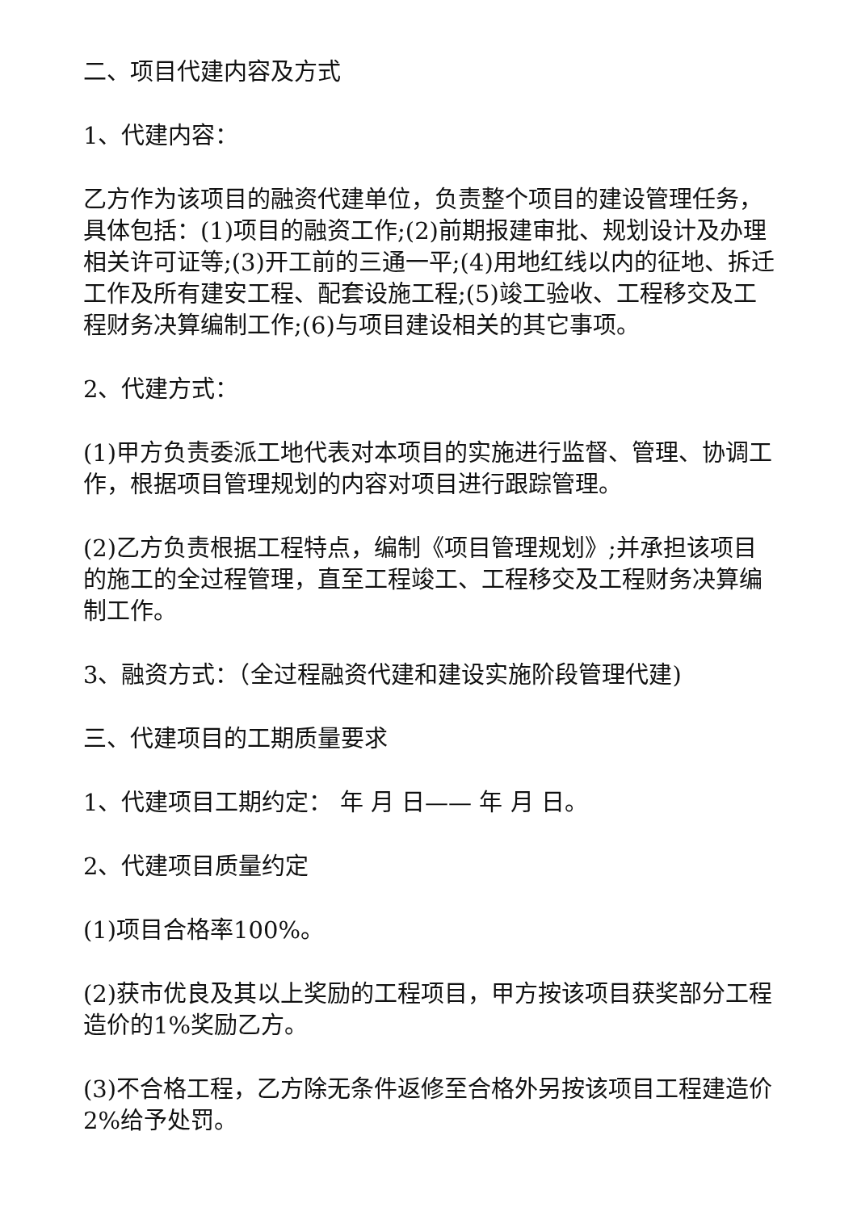二、项目代建内容及方式
1、代建内容：
乙方作为该项目的融资代建单位，负责整个项目的建设管理任务，具体包括：(1)项目的融资工作;(2)前期报建审批、规划设计及办理相关许可证等;(3)开工前的三通一平;(4)用地红线以内的征地、拆迁工作及所有建安工程、配套设施工程;(5)竣工验收、工程移交及工程财务决算编制工作;(6)与项目建设相关的其它事项。
2、代建方式：
(1)甲方负责委派工地代表对本项目的实施进行监督、管理、协调工作，根据项目管理规划的内容对项目进行跟踪管理。
(2)乙方负责根据工程特点，编制《项目管理规划》;并承担该项目的施工的全过程管理，直至工程竣工、工程移交及工程财务决算编制工作。
3、融资方式：（全过程融资代建和建设实施阶段管理代建)
三、代建项目的工期质量要求
1、代建项目工期约定： 年 月 日—— 年 月 日。
2、代建项目质量约定
(1)项目合格率100%。
(2)获市优良及其以上奖励的工程项目，甲方按该项目获奖部分工程造价的1%奖励乙方。
(3)不合格工程，乙方除无条件返修至合格外另按该项目工程建造价2%给予处罚。